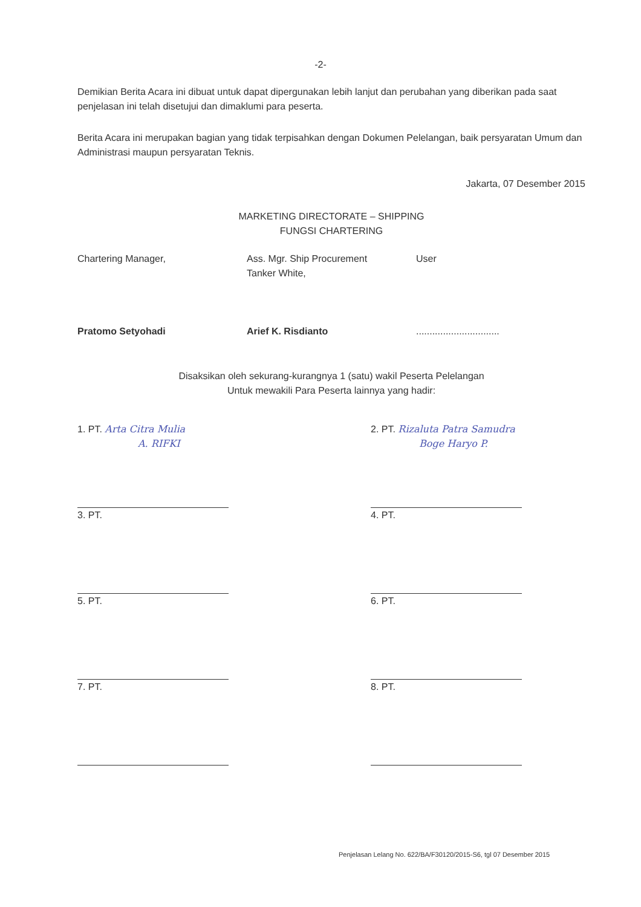-2-
Demikian Berita Acara ini dibuat untuk dapat dipergunakan lebih lanjut dan perubahan yang diberikan pada saat penjelasan ini telah disetujui dan dimaklumi para peserta.
Berita Acara ini merupakan bagian yang tidak terpisahkan dengan Dokumen Pelelangan, baik persyaratan Umum dan Administrasi maupun persyaratan Teknis.
Jakarta, 07 Desember 2015
MARKETING DIRECTORATE – SHIPPING
FUNGSI CHARTERING
Chartering Manager,
Pratomo Setyohadi
Ass. Mgr. Ship Procurement
Tanker White,
Arief K. Risdianto
User
...............................
Disaksikan oleh sekurang-kurangnya 1 (satu) wakil Peserta Pelelangan
Untuk mewakili Para Peserta lainnya yang hadir:
1. PT. Arta Citra Mulia
A. RIFKI
2. PT. Rizaluta Patra Samudra
Boge Haryo P.
3. PT.
4. PT.
5. PT.
6. PT.
7. PT.
8. PT.
Penjelasan Lelang No. 622/BA/F30120/2015-S6, tgl 07 Desember 2015